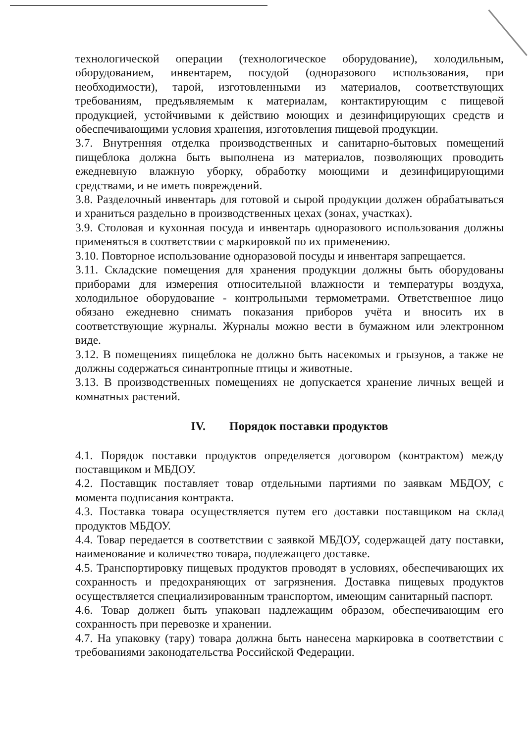технологической операции (технологическое оборудование), холодильным, оборудованием, инвентарем, посудой (одноразового использования, при необходимости), тарой, изготовленными из материалов, соответствующих требованиям, предъявляемым к материалам, контактирующим с пищевой продукцией, устойчивыми к действию моющих и дезинфицирующих средств и обеспечивающими условия хранения, изготовления пищевой продукции.
3.7. Внутренняя отделка производственных и санитарно-бытовых помещений пищеблока должна быть выполнена из материалов, позволяющих проводить ежедневную влажную уборку, обработку моющими и дезинфицирующими средствами, и не иметь повреждений.
3.8. Разделочный инвентарь для готовой и сырой продукции должен обрабатываться и храниться раздельно в производственных цехах (зонах, участках).
3.9. Столовая и кухонная посуда и инвентарь одноразового использования должны применяться в соответствии с маркировкой по их применению.
3.10. Повторное использование одноразовой посуды и инвентаря запрещается.
3.11. Складские помещения для хранения продукции должны быть оборудованы приборами для измерения относительной влажности и температуры воздуха, холодильное оборудование - контрольными термометрами. Ответственное лицо обязано ежедневно снимать показания приборов учёта и вносить их в соответствующие журналы. Журналы можно вести в бумажном или электронном виде.
3.12. В помещениях пищеблока не должно быть насекомых и грызунов, а также не должны содержаться синантропные птицы и животные.
3.13. В производственных помещениях не допускается хранение личных вещей и комнатных растений.
IV. Порядок поставки продуктов
4.1. Порядок поставки продуктов определяется договором (контрактом) между поставщиком и МБДОУ.
4.2. Поставщик поставляет товар отдельными партиями по заявкам МБДОУ, с момента подписания контракта.
4.3. Поставка товара осуществляется путем его доставки поставщиком на склад продуктов МБДОУ.
4.4. Товар передается в соответствии с заявкой МБДОУ, содержащей дату поставки, наименование и количество товара, подлежащего доставке.
4.5. Транспортировку пищевых продуктов проводят в условиях, обеспечивающих их сохранность и предохраняющих от загрязнения. Доставка пищевых продуктов осуществляется специализированным транспортом, имеющим санитарный паспорт.
4.6. Товар должен быть упакован надлежащим образом, обеспечивающим его сохранность при перевозке и хранении.
4.7. На упаковку (тару) товара должна быть нанесена маркировка в соответствии с требованиями законодательства Российской Федерации.